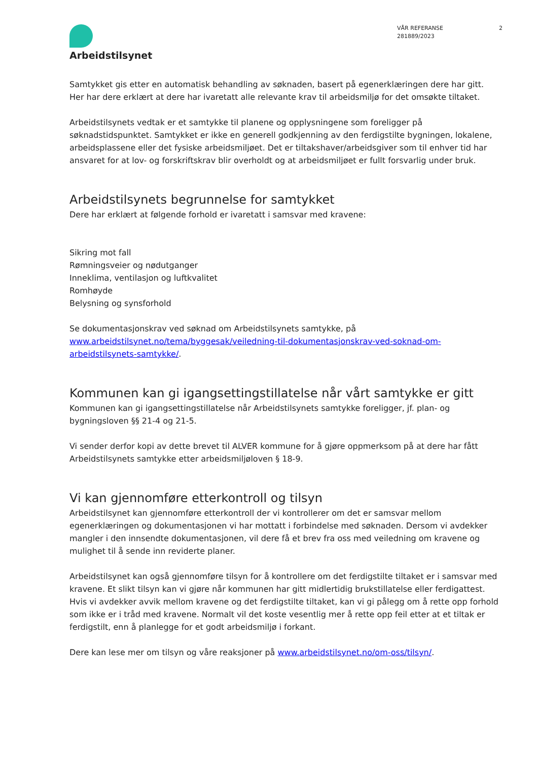Arbeidstilsynet
VÅR REFERANSE
281889/2023
2
Samtykket gis etter en automatisk behandling av søknaden, basert på egenerklæringen dere har gitt. Her har dere erklært at dere har ivaretatt alle relevante krav til arbeidsmiljø for det omsøkte tiltaket.
Arbeidstilsynets vedtak er et samtykke til planene og opplysningene som foreligger på søknadstidspunktet. Samtykket er ikke en generell godkjenning av den ferdigstilte bygningen, lokalene, arbeidsplassene eller det fysiske arbeidsmiljøet. Det er tiltakshaver/arbeidsgiver som til enhver tid har ansvaret for at lov- og forskriftskrav blir overholdt og at arbeidsmiljøet er fullt forsvarlig under bruk.
Arbeidstilsynets begrunnelse for samtykket
Dere har erklært at følgende forhold er ivaretatt i samsvar med kravene:
Sikring mot fall
Rømningsveier og nødutganger
Inneklima, ventilasjon og luftkvalitet
Romhøyde
Belysning og synsforhold
Se dokumentasjonskrav ved søknad om Arbeidstilsynets samtykke, på www.arbeidstilsynet.no/tema/byggesak/veiledning-til-dokumentasjonskrav-ved-soknad-om-arbeidstilsynets-samtykke/.
Kommunen kan gi igangsettingstillatelse når vårt samtykke er gitt
Kommunen kan gi igangsettingstillatelse når Arbeidstilsynets samtykke foreligger, jf. plan- og bygningsloven §§ 21-4 og 21-5.
Vi sender derfor kopi av dette brevet til ALVER kommune for å gjøre oppmerksom på at dere har fått Arbeidstilsynets samtykke etter arbeidsmiljøloven § 18-9.
Vi kan gjennomføre etterkontroll og tilsyn
Arbeidstilsynet kan gjennomføre etterkontroll der vi kontrollerer om det er samsvar mellom egenerklæringen og dokumentasjonen vi har mottatt i forbindelse med søknaden. Dersom vi avdekker mangler i den innsendte dokumentasjonen, vil dere få et brev fra oss med veiledning om kravene og mulighet til å sende inn reviderte planer.
Arbeidstilsynet kan også gjennomføre tilsyn for å kontrollere om det ferdigstilte tiltaket er i samsvar med kravene. Et slikt tilsyn kan vi gjøre når kommunen har gitt midlertidig brukstillatelse eller ferdigattest. Hvis vi avdekker avvik mellom kravene og det ferdigstilte tiltaket, kan vi gi pålegg om å rette opp forhold som ikke er i tråd med kravene. Normalt vil det koste vesentlig mer å rette opp feil etter at et tiltak er ferdigstilt, enn å planlegge for et godt arbeidsmiljø i forkant.
Dere kan lese mer om tilsyn og våre reaksjoner på www.arbeidstilsynet.no/om-oss/tilsyn/.